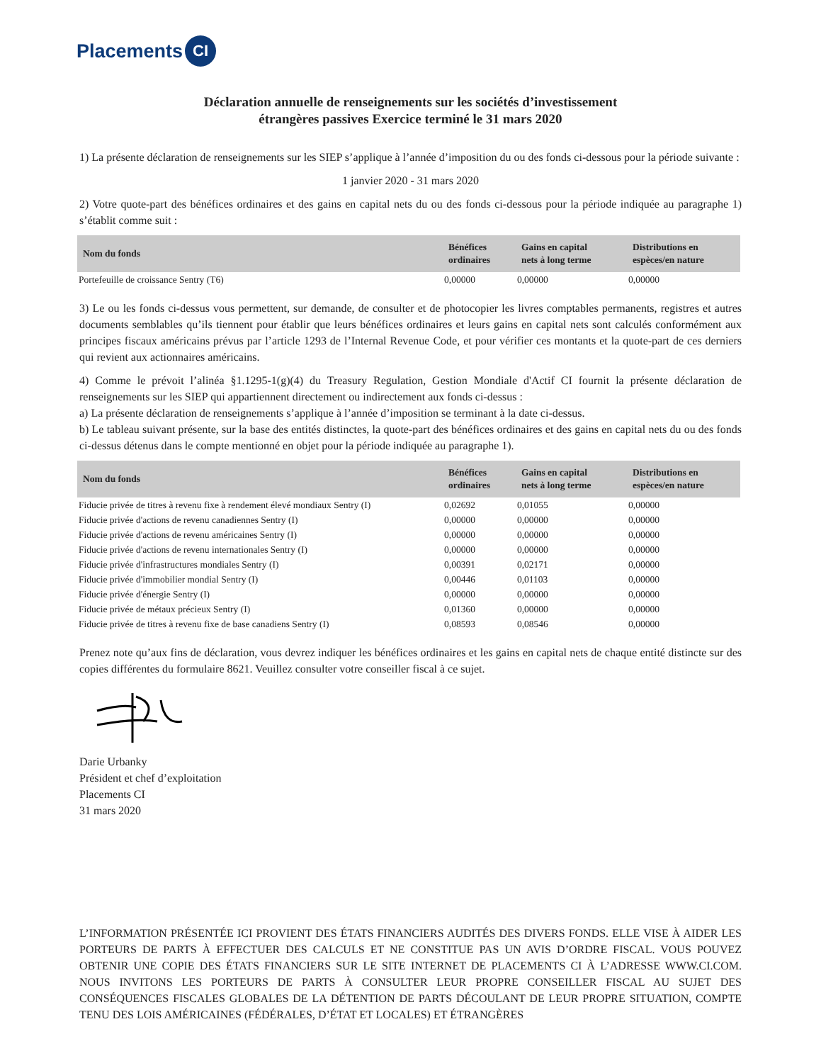Placements CI
Déclaration annuelle de renseignements sur les sociétés d’investissement
étrangères passives Exercice terminé le 31 mars 2020
1) La présente déclaration de renseignements sur les SIEP s’applique à l’année d’imposition du ou des fonds ci-dessous pour la période suivante :
1 janvier 2020 - 31 mars 2020
2) Votre quote-part des bénéfices ordinaires et des gains en capital nets du ou des fonds ci-dessous pour la période indiquée au paragraphe 1) s’établit comme suit :
| Nom du fonds | Bénéfices ordinaires | Gains en capital nets à long terme | Distributions en espèces/en nature |
| --- | --- | --- | --- |
| Portefeuille de croissance Sentry (T6) | 0,00000 | 0,00000 | 0,00000 |
3) Le ou les fonds ci-dessus vous permettent, sur demande, de consulter et de photocopier les livres comptables permanents, registres et autres documents semblables qu’ils tiennent pour établir que leurs bénéfices ordinaires et leurs gains en capital nets sont calculés conformément aux principes fiscaux américains prévus par l’article 1293 de l’Internal Revenue Code, et pour vérifier ces montants et la quote-part de ces derniers qui revient aux actionnaires américains.
4) Comme le prévoit l’alinéa §1.1295-1(g)(4) du Treasury Regulation, Gestion Mondiale d'Actif CI fournit la présente déclaration de renseignements sur les SIEP qui appartiennent directement ou indirectement aux fonds ci-dessus :
a) La présente déclaration de renseignements s’applique à l’année d’imposition se terminant à la date ci-dessus.
b) Le tableau suivant présente, sur la base des entités distinctes, la quote-part des bénéfices ordinaires et des gains en capital nets du ou des fonds ci-dessus détenus dans le compte mentionné en objet pour la période indiquée au paragraphe 1).
| Nom du fonds | Bénéfices ordinaires | Gains en capital nets à long terme | Distributions en espèces/en nature |
| --- | --- | --- | --- |
| Fiducie privée de titres à revenu fixe à rendement élevé mondiaux Sentry (I) | 0,02692 | 0,01055 | 0,00000 |
| Fiducie privée d'actions de revenu canadiennes Sentry (I) | 0,00000 | 0,00000 | 0,00000 |
| Fiducie privée d'actions de revenu américaines Sentry (I) | 0,00000 | 0,00000 | 0,00000 |
| Fiducie privée d'actions de revenu internationales Sentry (I) | 0,00000 | 0,00000 | 0,00000 |
| Fiducie privée d'infrastructures mondiales Sentry (I) | 0,00391 | 0,02171 | 0,00000 |
| Fiducie privée d'immobilier mondial Sentry (I) | 0,00446 | 0,01103 | 0,00000 |
| Fiducie privée d'énergie Sentry (I) | 0,00000 | 0,00000 | 0,00000 |
| Fiducie privée de métaux précieux Sentry (I) | 0,01360 | 0,00000 | 0,00000 |
| Fiducie privée de titres à revenu fixe de base canadiens Sentry (I) | 0,08593 | 0,08546 | 0,00000 |
Prenez note qu’aux fins de déclaration, vous devrez indiquer les bénéfices ordinaires et les gains en capital nets de chaque entité distincte sur des copies différentes du formulaire 8621. Veuillez consulter votre conseiller fiscal à ce sujet.
Darie Urbanky
Président et chef d’exploitation
Placements CI
31 mars 2020
L’INFORMATION PRÉSENTÉE ICI PROVIENT DES ÉTATS FINANCIERS AUDITÉS DES DIVERS FONDS. ELLE VISE À AIDER LES PORTEURS DE PARTS À EFFECTUER DES CALCULS ET NE CONSTITUE PAS UN AVIS D’ORDRE FISCAL. VOUS POUVEZ OBTENIR UNE COPIE DES ÉTATS FINANCIERS SUR LE SITE INTERNET DE PLACEMENTS CI À L’ADRESSE WWW.CI.COM. NOUS INVITONS LES PORTEURS DE PARTS À CONSULTER LEUR PROPRE CONSEILLER FISCAL AU SUJET DES CONSÉQUENCES FISCALES GLOBALES DE LA DÉTENTION DE PARTS DÉCOULANT DE LEUR PROPRE SITUATION, COMPTE TENU DES LOIS AMÉRICAINES (FÉDÉRALES, D’ÉTAT ET LOCALES) ET ÉTRANGÈRES